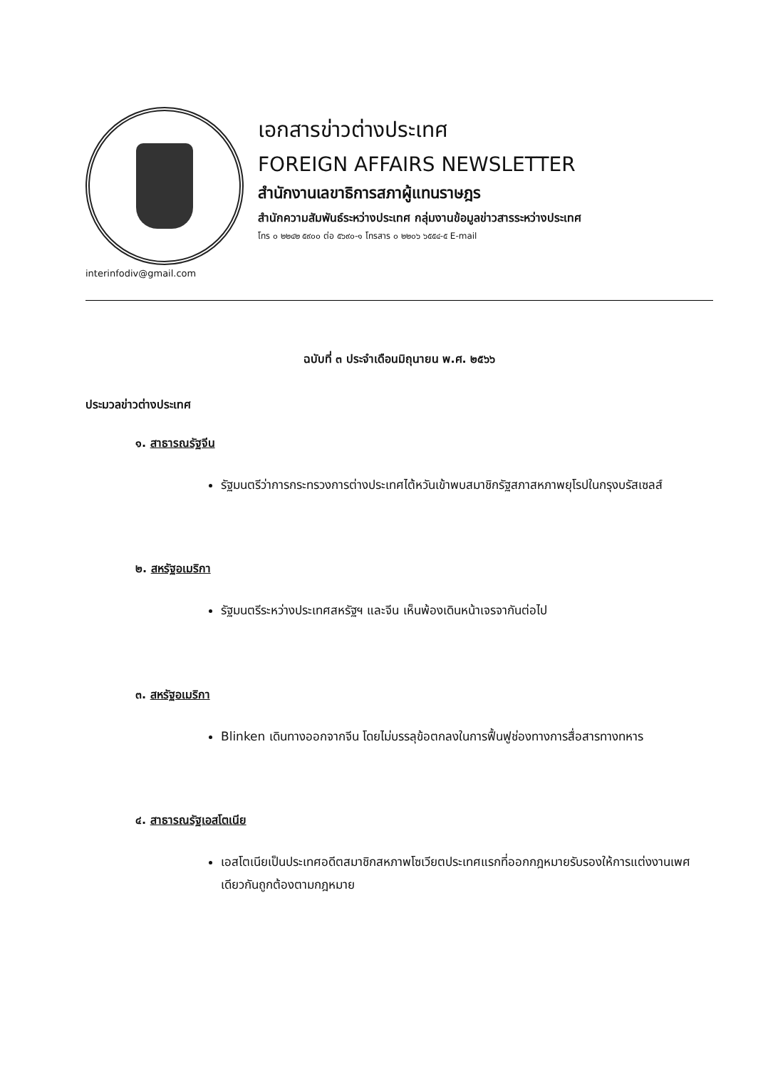เอกสารข่าวต่างประเทศ
FOREIGN AFFAIRS NEWSLETTER
สำนักงานเลขาธิการสภาผู้แทนราษฎร
สำนักความสัมพันธ์ระหว่างประเทศ กลุ่มงานข้อมูลข่าวสารระหว่างประเทศ
โทร ๐ ๒๒๔๒ ๕๙๐๐ ต่อ ๕๖๙๐-๑ โทรสาร ๐ ๒๒๐๖ ๖๕๕๔-๕ E-mail
interinfodiv@gmail.com
ฉบับที่ ๓ ประจำเดือนมิถุนายน พ.ศ. ๒๕๖๖
ประมวลข่าวต่างประเทศ
๑. สาธารณรัฐจีน
รัฐมนตรีว่าการกระทรวงการต่างประเทศไต้หวันเข้าพบสมาชิกรัฐสภาสหภาพยุโรปในกรุงบรัสเซลส์
๒. สหรัฐอเมริกา
รัฐมนตรีระหว่างประเทศสหรัฐฯ และจีน เห็นพ้องเดินหน้าเจรจากันต่อไป
๓. สหรัฐอเมริกา
Blinken เดินทางออกจากจีน โดยไม่บรรลุข้อตกลงในการฟื้นฟูช่องทางการสื่อสารทางทหาร
๔. สาธารณรัฐเอสโตเนีย
เอสโตเนียเป็นประเทศอดีตสมาชิกสหภาพโซเวียตประเทศแรกที่ออกกฎหมายรับรองให้การแต่งงานเพศเดียวกันถูกต้องตามกฎหมาย